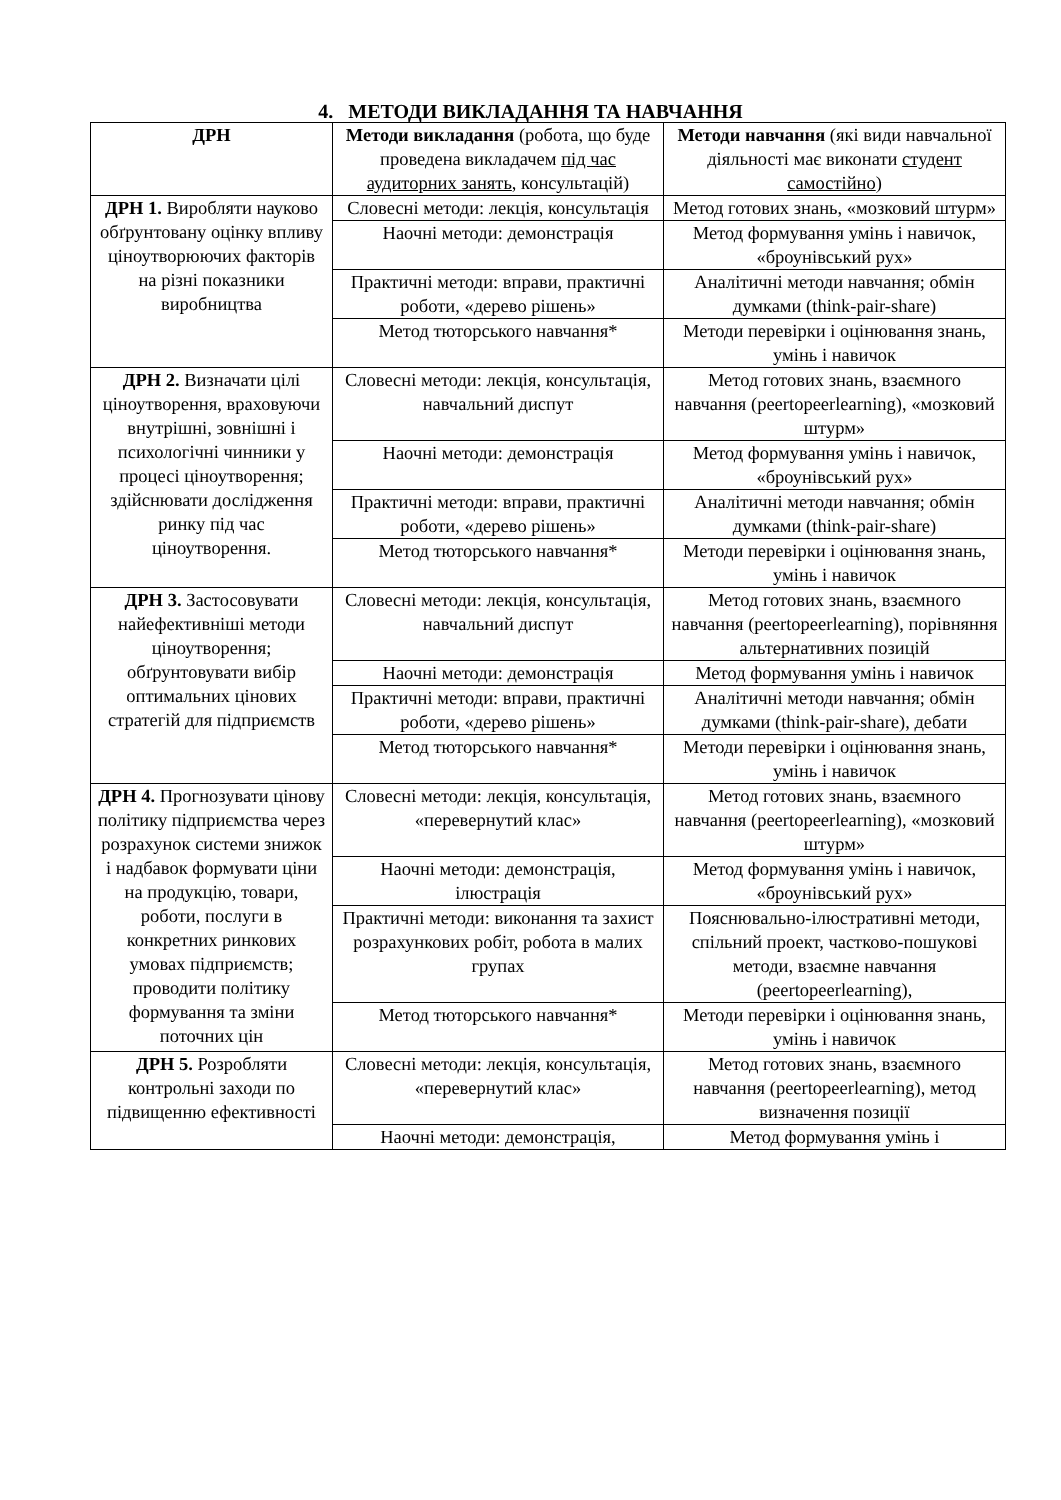4. МЕТОДИ ВИКЛАДАННЯ ТА НАВЧАННЯ
| ДРН | Методи викладання (робота, що буде проведена викладачем під час аудиторних занять , консультацій) | Методи навчання (які види навчальної діяльності має виконати студент самостійно ) |
| --- | --- | --- |
| ДРН 1. Виробляти науково обґрунтовану оцінку впливу ціноутворюючих факторів на різні показники виробництва | Словесні методи: лекція, консультація | Метод готових знань, «мозковий штурм» |
| | Наочні методи: демонстрація | Метод формування умінь і навичок, «броунівський рух» |
| | Практичні методи: вправи, практичні роботи, «дерево рішень» | Аналітичні методи навчання; обмін думками (think-pair-share) |
| | Метод тюторського навчання* | Методи перевірки і оцінювання знань, умінь і навичок |
| ДРН 2. Визначати цілі ціноутворення, враховуючи внутрішні, зовнішні і психологічні чинники у процесі ціноутворення; здійснювати дослідження ринку під час ціноутворення. | Словесні методи: лекція, консультація, навчальний диспут | Метод готових знань, взаємного навчання (peertopeerlearning), «мозковий штурм» |
| | Наочні методи: демонстрація | Метод формування умінь і навичок, «броунівський рух» |
| | Практичні методи: вправи, практичні роботи, «дерево рішень» | Аналітичні методи навчання; обмін думками (think-pair-share) |
| | Метод тюторського навчання* | Методи перевірки і оцінювання знань, умінь і навичок |
| ДРН 3. Застосовувати найефективніші методи ціноутворення; обґрунтовувати вибір оптимальних цінових стратегій для підприємств | Словесні методи: лекція, консультація, навчальний диспут | Метод готових знань, взаємного навчання (peertopeerlearning), порівняння альтернативних позицій |
| | Наочні методи: демонстрація | Метод формування умінь і навичок |
| | Практичні методи: вправи, практичні роботи, «дерево рішень» | Аналітичні методи навчання; обмін думками (think-pair-share), дебати |
| | Метод тюторського навчання* | Методи перевірки і оцінювання знань, умінь і навичок |
| ДРН 4. Прогнозувати цінову політику підприємства через розрахунок системи знижок і надбавок формувати ціни на продукцію, товари, роботи, послуги в конкретних ринкових умовах підприємств; проводити політику формування та зміни поточних цін | Словесні методи: лекція, консультація, «перевернутий клас» | Метод готових знань, взаємного навчання (peertopeerlearning), «мозковий штурм» |
| | Наочні методи: демонстрація, ілюстрація | Метод формування умінь і навичок, «броунівський рух» |
| | Практичні методи: виконання та захист розрахункових робіт, робота в малих групах | Пояснювально-ілюстративні методи, спільний проект, частково-пошукові методи, взаємне навчання (peertopeerlearning), |
| | Метод тюторського навчання* | Методи перевірки і оцінювання знань, умінь і навичок |
| ДРН 5. Розробляти контрольні заходи по підвищенню ефективності | Словесні методи: лекція, консультація, «перевернутий клас» | Метод готових знань, взаємного навчання (peertopeerlearning), метод визначення позиції |
| | Наочні методи: демонстрація, | Метод формування умінь і |